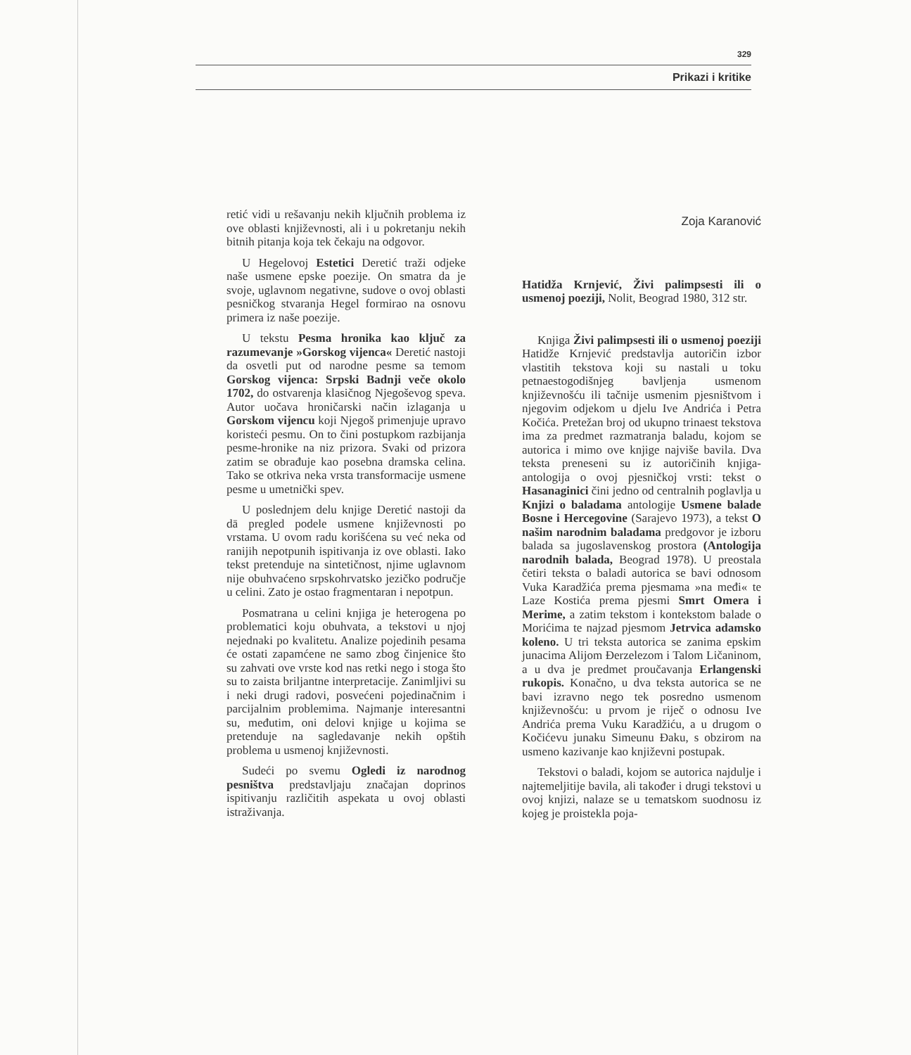329
Prikazi i kritike
retić vidi u rešavanju nekih ključnih problema iz ove oblasti književnosti, ali i u pokretanju nekih bitnih pitanja koja tek čekaju na odgovor.
U Hegelovoj Estetici Deretić traži odjeke naše usmene epske poezije. On smatra da je svoje, uglavnom negativne, sudove o ovoj oblasti pesničkog stvaranja Hegel formirao na osnovu primera iz naše poezije.
U tekstu Pesma hronika kao ključ za razumevanje »Gorskog vijenca« Deretić nastoji da osvetli put od narodne pesme sa temom Gorskog vijenca: Srpski Badnji veče okolo 1702, do ostvarenja klasičnog Njegoševog speva. Autor uočava hroničarski način izlaganja u Gorskom vijencu koji Njegoš primenjuje upravo koristeći pesmu. On to čini postupkom razbijanja pesme-hronike na niz prizora. Svaki od prizora zatim se obrađuje kao posebna dramska celina. Tako se otkriva neka vrsta transformacije usmene pesme u umetnički spev.
U poslednjem delu knjige Deretić nastoji da dā pregled podele usmene književnosti po vrstama. U ovom radu korišćena su već neka od ranijih nepotpunih ispitivanja iz ove oblasti. Iako tekst pretenduje na sintetičnost, njime uglavnom nije obuhvaćeno srpskohrvatsko jezičko područje u celini. Zato je ostao fragmentaran i nepotpun.
Posmatrana u celini knjiga je heterogena po problematici koju obuhvata, a tekstovi u njoj nejednaki po kvalitetu. Analize pojedinih pesama će ostati zapamćene ne samo zbog činjenice što su zahvati ove vrste kod nas retki nego i stoga što su to zaista briljantne interpretacije. Zanimljivi su i neki drugi radovi, posvećeni pojedinačnim i parcijalnim problemima. Najmanje interesantni su, međutim, oni delovi knjige u kojima se pretenduje na sagledavanje nekih opštih problema u usmenoj književnosti.
Sudeći po svemu Ogledi iz narodnog pesništva predstavljaju značajan doprinos ispitivanju različitih aspekata u ovoj oblasti istraživanja.
Zoja Karanović
Hatidža Krnjević, Živi palimpsesti ili o usmenoj poeziji, Nolit, Beograd 1980, 312 str.
Knjiga Živi palimpsesti ili o usmenoj poeziji Hatidže Krnjević predstavlja autoričin izbor vlastitih tekstova koji su nastali u toku petnaestogodišnjeg bavljenja usmenom književnošću ili tačnije usmenim pjesništvom i njegovim odjekom u djelu Ive Andrića i Petra Kočića. Pretežan broj od ukupno trinaest tekstova ima za predmet razmatranja baladu, kojom se autorica i mimo ove knjige najviše bavila. Dva teksta preneseni su iz autoričinih knjiga-antologija o ovoj pjesničkoj vrsti: tekst o Hasanaginici čini jedno od centralnih poglavlja u Knjizi o baladama antologije Usmene balade Bosne i Hercegovine (Sarajevo 1973), a tekst O našim narodnim baladama predgovor je izboru balada sa jugoslavenskog prostora (Antologija narodnih balada, Beograd 1978). U preostala četiri teksta o baladi autorica se bavi odnosom Vuka Karadžića prema pjesmama »na međi« te Laze Kostića prema pjesmi Smrt Omera i Merime, a zatim tekstom i kontekstom balade o Morićima te najzad pjesmom Jetrvica adamsko koleno. U tri teksta autorica se zanima epskim junacima Alijom Đerzelezom i Talom Ličaninom, a u dva je predmet proučavanja Erlangenski rukopis. Konačno, u dva teksta autorica se ne bavi izravno nego tek posredno usmenom književnošću: u prvom je riječ o odnosu Ive Andrića prema Vuku Karadžiću, a u drugom o Kočićevu junaku Simeunu Đaku, s obzirom na usmeno kazivanje kao književni postupak.
Tekstovi o baladi, kojom se autorica najdulje i najtemeljitije bavila, ali također i drugi tekstovi u ovoj knjizi, nalaze se u tematskom suodnosu iz kojeg je proistekla poja-